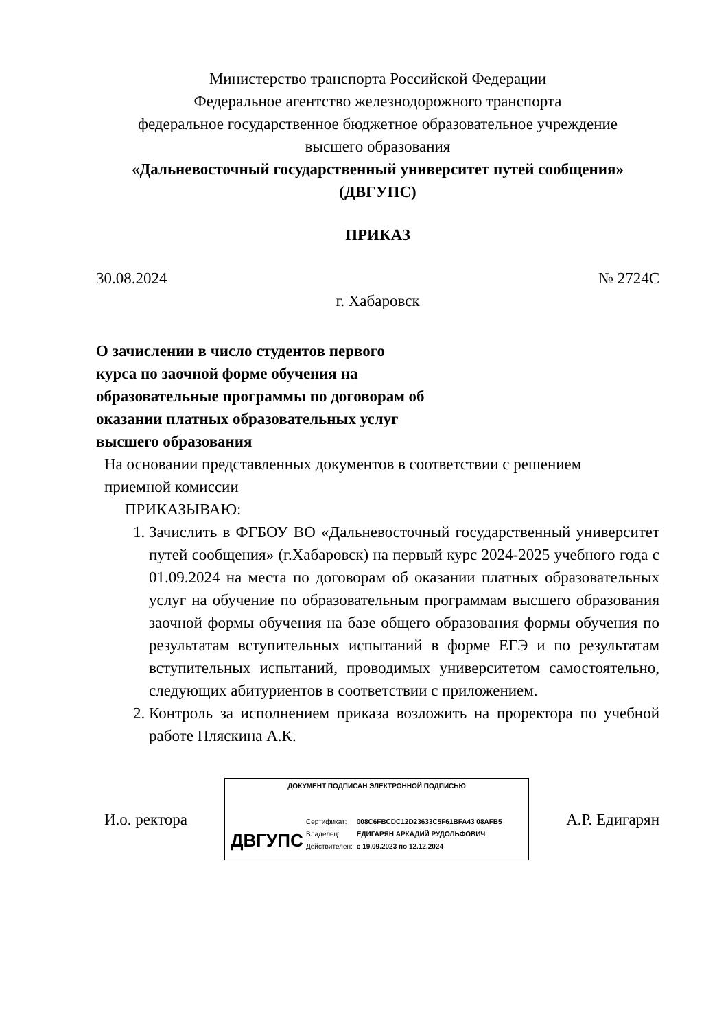Министерство транспорта Российской Федерации
Федеральное агентство железнодорожного транспорта
федеральное государственное бюджетное образовательное учреждение
высшего образования
«Дальневосточный государственный университет путей сообщения»
(ДВГУПС)
ПРИКАЗ
30.08.2024 № 2724С
г. Хабаровск
О зачислении в число студентов первого курса по заочной форме обучения на образовательные программы по договорам об оказании платных образовательных услуг высшего образования
На основании представленных документов в соответствии с решением приемной комиссии
ПРИКАЗЫВАЮ:
1. Зачислить в ФГБОУ ВО «Дальневосточный государственный университет путей сообщения» (г.Хабаровск) на первый курс 2024-2025 учебного года с 01.09.2024 на места по договорам об оказании платных образовательных услуг на обучение по образовательным программам высшего образования заочной формы обучения на базе общего образования формы обучения по результатам вступительных испытаний в форме ЕГЭ и по результатам вступительных испытаний, проводимых университетом самостоятельно, следующих абитуриентов в соответствии с приложением.
2. Контроль за исполнением приказа возложить на проректора по учебной работе Пляскина А.К.
И.о. ректора
ДОКУМЕНТ ПОДПИСАН ЭЛЕКТРОННОЙ ПОДПИСЬЮ
ДВГУПС
| Сертификат: | 008C6FBCDC12D23633C5F61BFA43 08AFB5 |
| Владелец: | ЕДИГАРЯН АРКАДИЙ РУДОЛЬФОВИЧ |
| Действителен: | с 19.09.2023 по 12.12.2024 |
А.Р. Едигарян